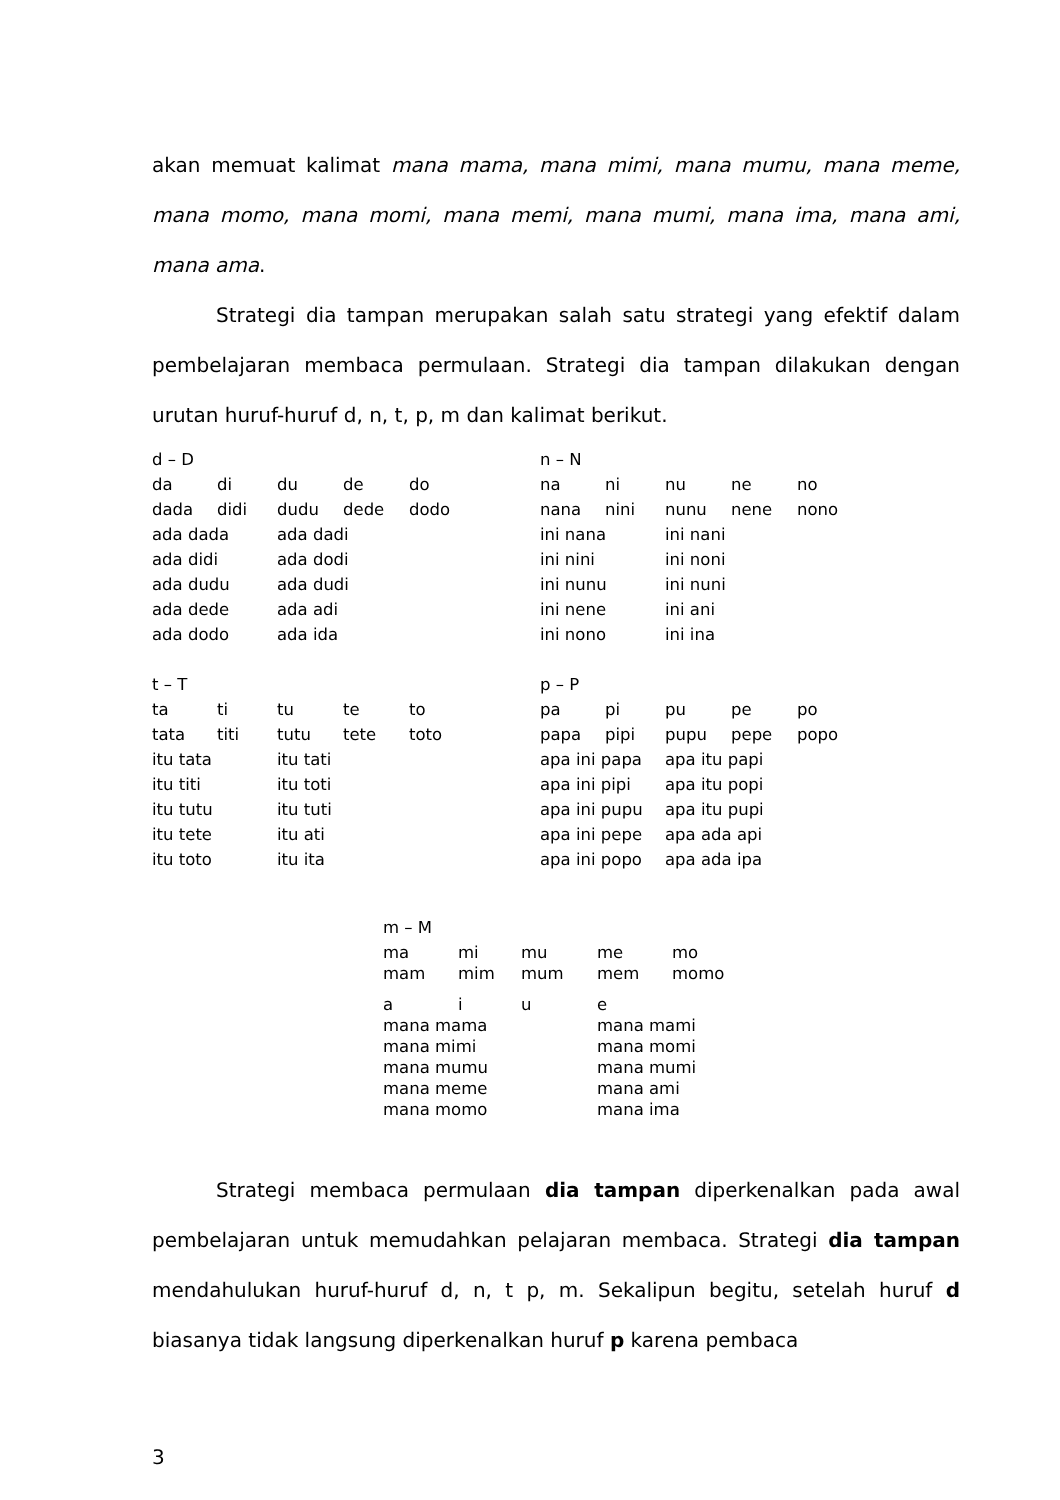akan memuat kalimat mana mama, mana mimi, mana mumu, mana meme, mana momo, mana momi, mana memi, mana mumi, mana ima, mana ami, mana ama.
Strategi dia tampan merupakan salah satu strategi yang efektif dalam pembelajaran membaca permulaan. Strategi dia tampan dilakukan dengan urutan huruf-huruf d, n, t, p, m dan kalimat berikut.
| d – D | | | | | | n – N | | | | |
| da | di | du | de | do | | na | ni | nu | ne | no |
| dada | didi | dudu | dede | dodo | | nana | nini | nunu | nene | nono |
| ada dada | | ada dadi | | | | ini nana | | ini nani | | |
| ada didi | | ada dodi | | | | ini nini | | ini noni | | |
| ada dudu | | ada dudi | | | | ini nunu | | ini nuni | | |
| ada dede | | ada adi | | | | ini nene | | ini ani | | |
| ada dodo | | ada ida | | | | ini nono | | ini ina | | |
| t – T | | | | | | p – P | | | | |
| ta | ti | tu | te | to | | pa | pi | pu | pe | po |
| tata | titi | tutu | tete | toto | | papa | pipi | pupu | pepe | popo |
| itu tata | | itu tati | | | | apa ini papa | | apa itu papi | | |
| itu titi | | itu toti | | | | apa ini pipi | | apa itu popi | | |
| itu tutu | | itu tuti | | | | apa ini pupu | | apa itu pupi | | |
| itu tete | | itu ati | | | | apa ini pepe | | apa ada api | | |
| itu toto | | itu ita | | | | apa ini popo | | apa ada ipa | | |
| m – M | | | | |
| ma | mi | mu | me | mo |
| mam | mim | mum | mem | momo |
| a | i | u | e | |
| mana mama | | | mana mami | |
| mana mimi | | | mana momi | |
| mana mumu | | | mana mumi | |
| mana meme | | | mana ami | |
| mana momo | | | mana ima | |
Strategi membaca permulaan dia tampan diperkenalkan pada awal pembelajaran untuk memudahkan pelajaran membaca. Strategi dia tampan mendahulukan huruf-huruf d, n, t p, m. Sekalipun begitu, setelah huruf d biasanya tidak langsung diperkenalkan huruf p karena pembaca
3